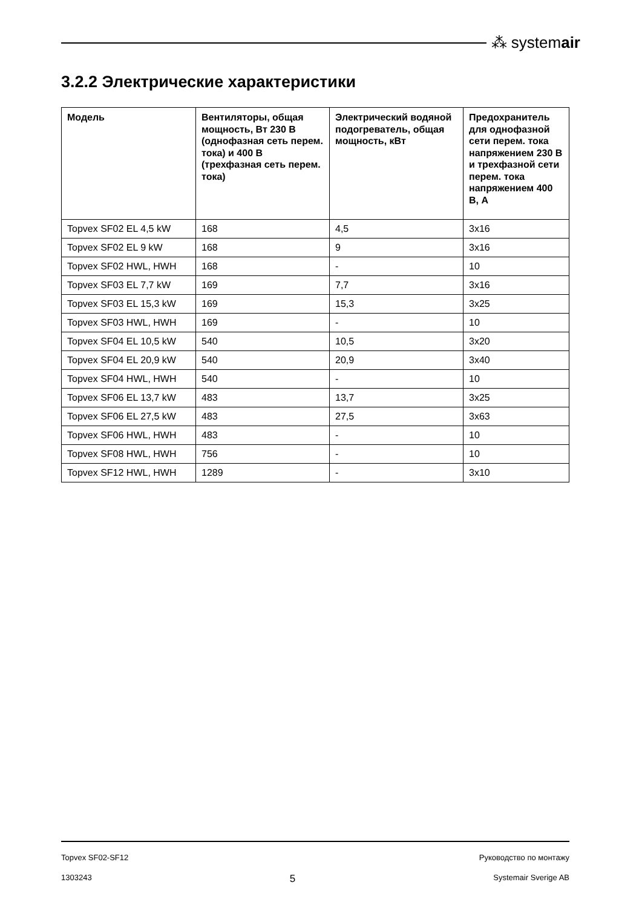⁂ systemair
3.2.2 Электрические характеристики
| Модель | Вентиляторы, общая мощность, Вт 230 В (однофазная сеть перем. тока) и 400 В (трехфазная сеть перем. тока) | Электрический водяной подогреватель, общая мощность, кВт | Предохранитель для однофазной сети перем. тока напряжением 230 В и трехфазной сети перем. тока напряжением 400 В, А |
| --- | --- | --- | --- |
| Topvex SF02 EL 4,5 kW | 168 | 4,5 | 3x16 |
| Topvex SF02 EL 9 kW | 168 | 9 | 3x16 |
| Topvex SF02 HWL, HWH | 168 | - | 10 |
| Topvex SF03 EL 7,7 kW | 169 | 7,7 | 3x16 |
| Topvex SF03 EL 15,3 kW | 169 | 15,3 | 3x25 |
| Topvex SF03 HWL, HWH | 169 | - | 10 |
| Topvex SF04 EL 10,5 kW | 540 | 10,5 | 3x20 |
| Topvex SF04 EL 20,9 kW | 540 | 20,9 | 3x40 |
| Topvex SF04 HWL, HWH | 540 | - | 10 |
| Topvex SF06 EL 13,7 kW | 483 | 13,7 | 3x25 |
| Topvex SF06 EL 27,5 kW | 483 | 27,5 | 3x63 |
| Topvex SF06 HWL, HWH | 483 | - | 10 |
| Topvex SF08 HWL, HWH | 756 | - | 10 |
| Topvex SF12 HWL, HWH | 1289 | - | 3x10 |
Topvex SF02-SF12 Руководство по монтажу
1303243 5 Systemair Sverige AB